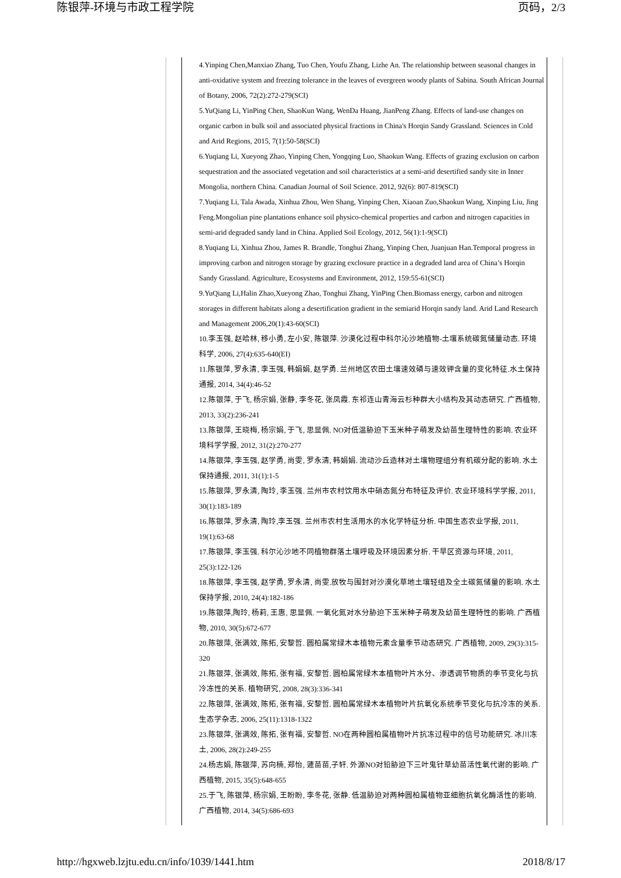陈银萍-环境与市政工程学院 页码，2/3
4.Yinping Chen,Manxiao Zhang, Tuo Chen, Youfu Zhang, Lizhe An. The relationship between seasonal changes in anti-oxidative system and freezing tolerance in the leaves of evergreen woody plants of Sabina. South African Journal of Botany, 2006, 72(2):272-279(SCI)
5.YuQiang Li, YinPing Chen, ShaoKun Wang, WenDa Huang, JianPeng Zhang. Effects of land-use changes on organic carbon in bulk soil and associated physical fractions in China's Horqin Sandy Grassland. Sciences in Cold and Arid Regions, 2015, 7(1):50-58(SCI)
6.Yuqiang Li, Xueyong Zhao, Yinping Chen, Yongqing Luo, Shaokun Wang. Effects of grazing exclusion on carbon sequestration and the associated vegetation and soil characteristics at a semi-arid desertified sandy site in Inner Mongolia, northern China. Canadian Journal of Soil Science. 2012, 92(6): 807-819(SCI)
7.Yuqiang Li, Tala Awada, Xinhua Zhou, Wen Shang, Yinping Chen, Xiaoan Zuo,Shaokun Wang, Xinping Liu, Jing Feng.Mongolian pine plantations enhance soil physico-chemical properties and carbon and nitrogen capacities in semi-arid degraded sandy land in China. Applied Soil Ecology, 2012, 56(1):1-9(SCI)
8.Yuqiang Li, Xinhua Zhou, James R. Brandle, Tonghui Zhang, Yinping Chen, Juanjuan Han.Temporal progress in improving carbon and nitrogen storage by grazing exclosure practice in a degraded land area of China’s Horqin Sandy Grassland. Agriculture, Ecosystems and Environment, 2012, 159:55-61(SCI)
9.YuQiang Li,Halin Zhao,Xueyong Zhao, Tonghui Zhang, YinPing Chen.Biomass energy, carbon and nitrogen storages in different habitats along a desertification gradient in the semiarid Horqin sandy land. Arid Land Research and Management 2006,20(1):43-60(SCI)
10.李玉强, 赵哈林, 移小勇, 左小安, 陈银萍. 沙漠化过程中科尔沁沙地植物-土壤系统碳氮储量动态. 环境科学, 2006, 27(4):635-640(EI)
11.陈银萍, 罗永清, 李玉强, 韩娟娟, 赵学勇. 兰州地区农田土壤速效磷与速效钾含量的变化特征.水土保持通报, 2014, 34(4):46-52
12.陈银萍, 于飞, 杨宗娟, 张静, 李冬花, 张凤霞. 东祁连山青海云杉种群大小结构及其动态研究. 广西植物, 2013, 33(2):236-241
13.陈银萍, 王晓梅, 杨宗娟, 于飞, 思显佩. NO对低温胁迫下玉米种子萌发及幼苗生理特性的影响. 农业环境科学学报, 2012, 31(2):270-277
14.陈银萍, 李玉强, 赵学勇, 尚雯, 罗永清, 韩娟娟. 流动沙丘造林对土壤物理组分有机碳分配的影响. 水土保持通报, 2011, 31(1):1-5
15.陈银萍, 罗永清, 陶玲, 李玉强. 兰州市农村饮用水中硝态氮分布特征及评价. 农业环境科学学报, 2011, 30(1):183-189
16.陈银萍, 罗永清, 陶玲,李玉强. 兰州市农村生活用水的水化学特征分析. 中国生态农业学报, 2011, 19(1):63-68
17.陈银萍, 李玉强. 科尔沁沙地不同植物群落土壤呼吸及环境因素分析. 干旱区资源与环境, 2011, 25(3):122-126
18.陈银萍, 李玉强, 赵学勇, 罗永清, 尚雯.放牧与围封对沙漠化草地土壤轻组及全土碳氮储量的影响. 水土保持学报, 2010, 24(4):182-186
19.陈银萍,陶玲, 杨莉, 王惠, 思显佩. 一氧化氮对水分胁迫下玉米种子萌发及幼苗生理特性的影响. 广西植物, 2010, 30(5):672-677
20.陈银萍, 张满效, 陈拓, 安黎哲. 圆柏属常绿木本植物元素含量季节动态研究. 广西植物, 2009, 29(3):315-320
21.陈银萍, 张满效, 陈拓, 张有福, 安黎哲. 圆柏属常绿木本植物叶片水分、渗透调节物质的季节变化与抗冷冻性的关系. 植物研究, 2008, 28(3):336-341
22.陈银萍, 张满效, 陈拓, 张有福, 安黎哲. 圆柏属常绿木本植物叶片抗氧化系统季节变化与抗冷冻的关系. 生态学杂志, 2006, 25(11):1318-1322
23.陈银萍, 张满效, 陈拓, 张有福, 安黎哲. NO在两种圆柏属植物叶片抗冻过程中的信号功能研究. 冰川冻土, 2006, 28(2):249-255
24.杨志娟, 陈银萍, 苏向楠, 郑怡, 蘧苗苗,子轩. 外源NO对铅胁迫下三叶鬼针草幼苗活性氧代谢的影响. 广西植物, 2015, 35(5):648-655
25.于飞, 陈银萍, 杨宗娟, 王盼盼, 李冬花, 张静. 低温胁迫对两种圆柏属植物亚细胞抗氧化酶活性的影响. 广西植物, 2014, 34(5):686-693
http://hgxweb.lzjtu.edu.cn/info/1039/1441.htm 2018/8/17